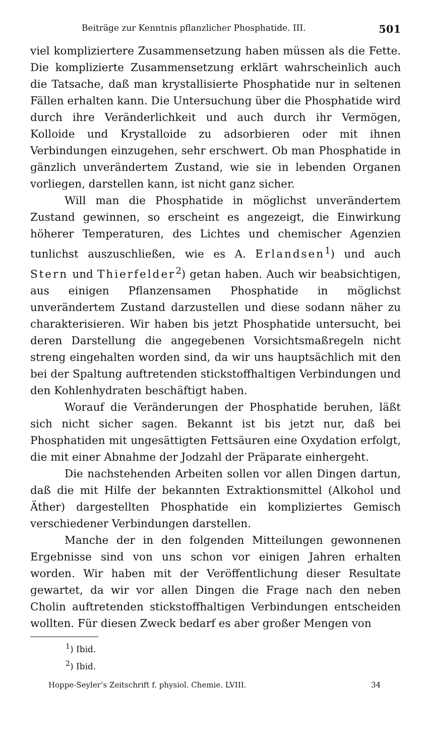Beiträge zur Kenntnis pflanzlicher Phosphatide. III. 501
viel kompliziertere Zusammensetzung haben müssen als die Fette. Die komplizierte Zusammensetzung erklärt wahrscheinlich auch die Tatsache, daß man krystallisierte Phosphatide nur in seltenen Fällen erhalten kann. Die Untersuchung über die Phosphatide wird durch ihre Veränderlichkeit und auch durch ihr Vermögen, Kolloide und Krystalloide zu adsorbieren oder mit ihnen Verbindungen einzugehen, sehr erschwert. Ob man Phosphatide in gänzlich unverändertem Zustand, wie sie in lebenden Organen vorliegen, darstellen kann, ist nicht ganz sicher.
Will man die Phosphatide in möglichst unverändertem Zustand gewinnen, so erscheint es angezeigt, die Einwirkung höherer Temperaturen, des Lichtes und chemischer Agenzien tunlichst auszuschließen, wie es A. Erlandsen<sup>1</sup>) und auch Stern und Thierfelder<sup>2</sup>) getan haben. Auch wir beabsichtigen, aus einigen Pflanzensamen Phosphatide in möglichst unverändertem Zustand darzustellen und diese sodann näher zu charakterisieren. Wir haben bis jetzt Phosphatide untersucht, bei deren Darstellung die angegebenen Vorsichtsmaßregeln nicht streng eingehalten worden sind, da wir uns hauptsächlich mit den bei der Spaltung auftretenden stickstoffhaltigen Verbindungen und den Kohlenhydraten beschäftigt haben.
Worauf die Veränderungen der Phosphatide beruhen, läßt sich nicht sicher sagen. Bekannt ist bis jetzt nur, daß bei Phosphatiden mit ungesättigten Fettsäuren eine Oxydation erfolgt, die mit einer Abnahme der Jodzahl der Präparate einhergeht.
Die nachstehenden Arbeiten sollen vor allen Dingen dartun, daß die mit Hilfe der bekannten Extraktionsmittel (Alkohol und Äther) dargestellten Phosphatide ein kompliziertes Gemisch verschiedener Verbindungen darstellen.
Manche der in den folgenden Mitteilungen gewonnenen Ergebnisse sind von uns schon vor einigen Jahren erhalten worden. Wir haben mit der Veröffentlichung dieser Resultate gewartet, da wir vor allen Dingen die Frage nach den neben Cholin auftretenden stickstoffhaltigen Verbindungen entscheiden wollten. Für diesen Zweck bedarf es aber großer Mengen von
<sup>1</sup>) Ibid.
<sup>2</sup>) Ibid.
Hoppe-Seyler’s Zeitschrift f. physiol. Chemie. LVIII. 34